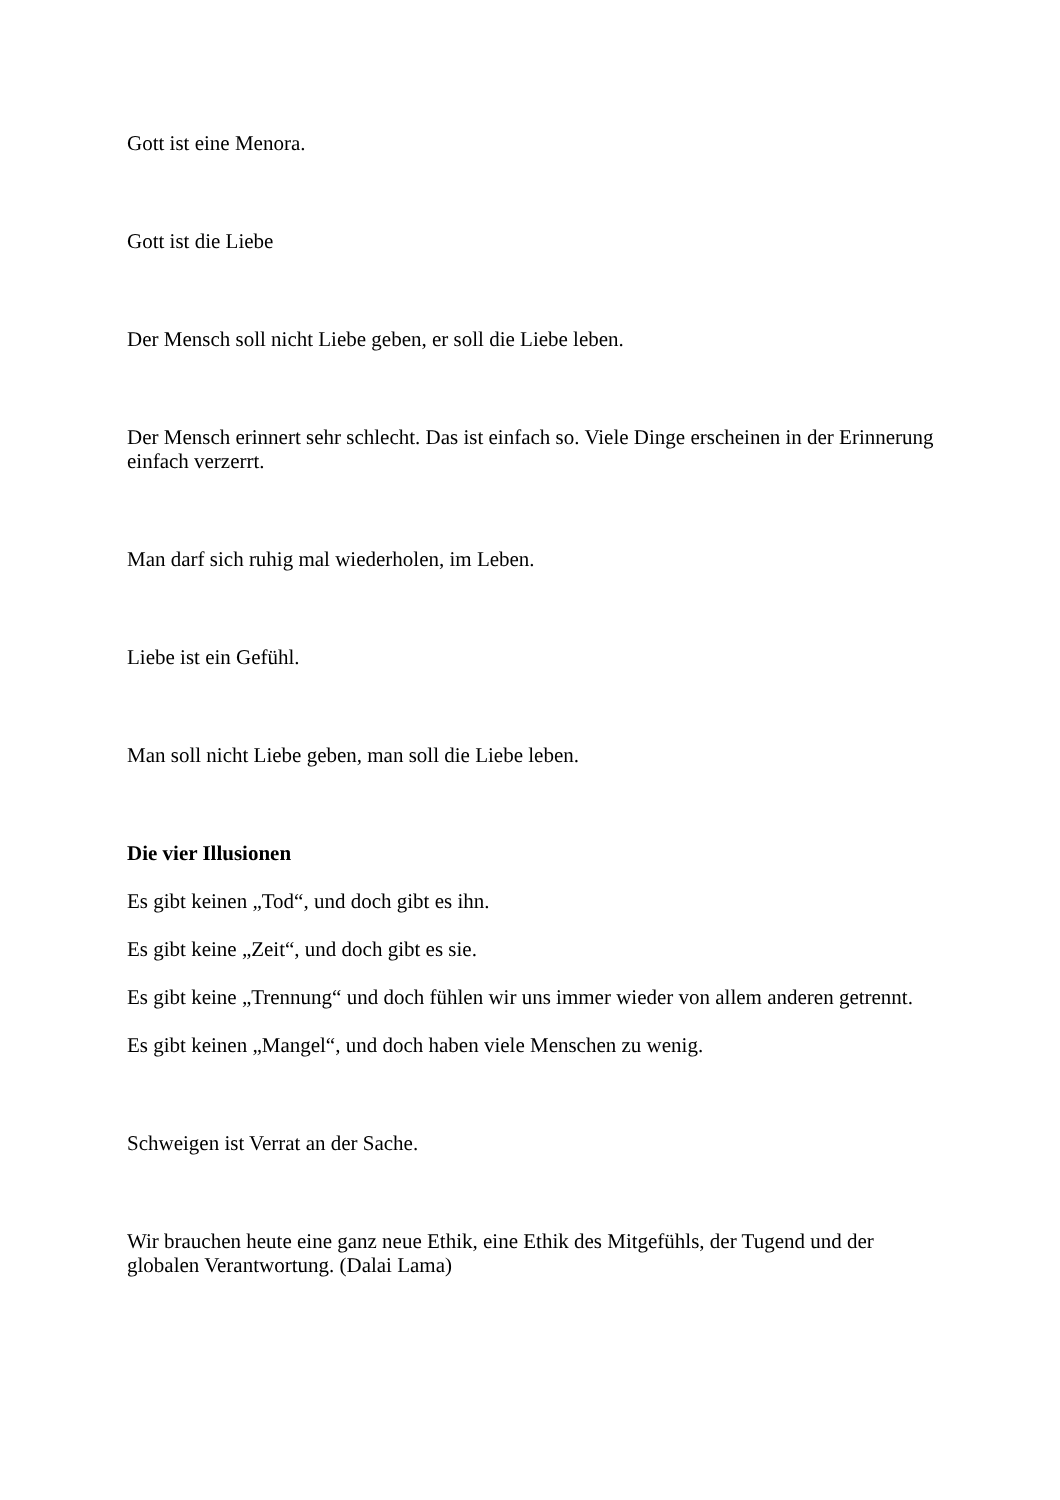Gott ist eine Menora.
Gott ist die Liebe
Der Mensch soll nicht Liebe geben, er soll die Liebe leben.
Der Mensch erinnert sehr schlecht. Das ist einfach so. Viele Dinge erscheinen in der Erinnerung einfach verzerrt.
Man darf sich ruhig mal wiederholen, im Leben.
Liebe ist ein Gefühl.
Man soll nicht Liebe geben, man soll die Liebe leben.
Die vier Illusionen
Es gibt keinen „Tod“, und doch gibt es ihn.
Es gibt keine „Zeit“, und doch gibt es sie.
Es gibt keine „Trennung“ und doch fühlen wir uns immer wieder von allem anderen getrennt.
Es gibt keinen „Mangel“, und doch haben viele Menschen zu wenig.
Schweigen ist Verrat an der Sache.
Wir brauchen heute eine ganz neue Ethik, eine Ethik des Mitgefühls, der Tugend und der globalen Verantwortung. (Dalai Lama)